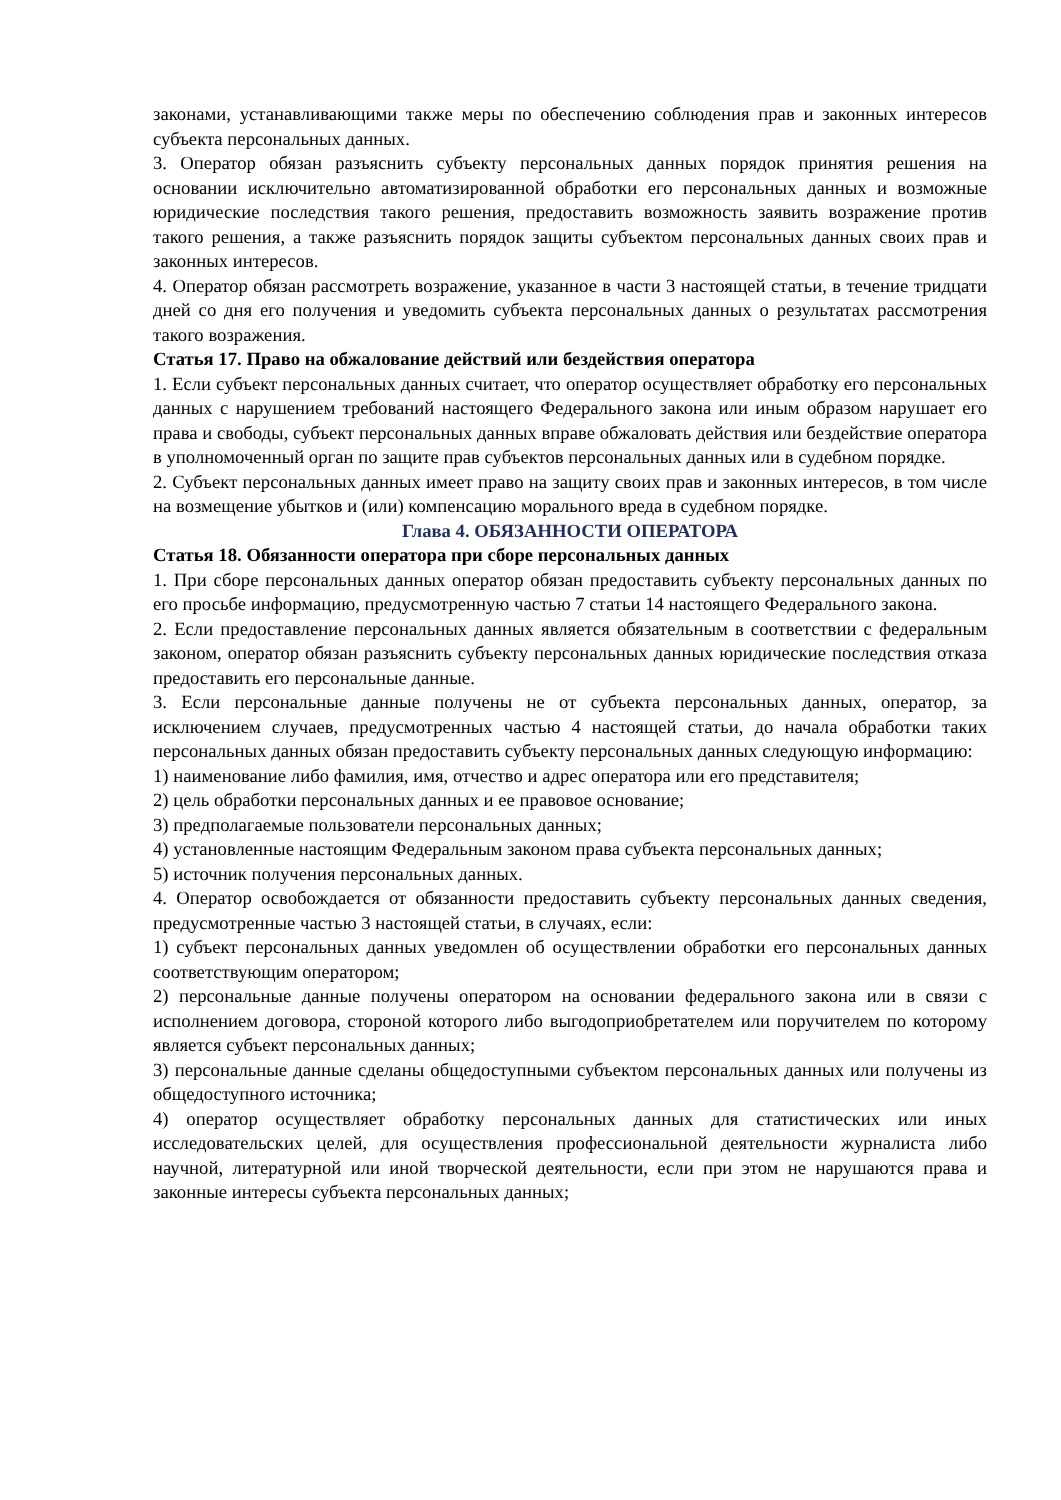законами, устанавливающими также меры по обеспечению соблюдения прав и законных интересов субъекта персональных данных.
3. Оператор обязан разъяснить субъекту персональных данных порядок принятия решения на основании исключительно автоматизированной обработки его персональных данных и возможные юридические последствия такого решения, предоставить возможность заявить возражение против такого решения, а также разъяснить порядок защиты субъектом персональных данных своих прав и законных интересов.
4. Оператор обязан рассмотреть возражение, указанное в части 3 настоящей статьи, в течение тридцати дней со дня его получения и уведомить субъекта персональных данных о результатах рассмотрения такого возражения.
Статья 17. Право на обжалование действий или бездействия оператора
1. Если субъект персональных данных считает, что оператор осуществляет обработку его персональных данных с нарушением требований настоящего Федерального закона или иным образом нарушает его права и свободы, субъект персональных данных вправе обжаловать действия или бездействие оператора в уполномоченный орган по защите прав субъектов персональных данных или в судебном порядке.
2. Субъект персональных данных имеет право на защиту своих прав и законных интересов, в том числе на возмещение убытков и (или) компенсацию морального вреда в судебном порядке.
Глава 4. ОБЯЗАННОСТИ ОПЕРАТОРА
Статья 18. Обязанности оператора при сборе персональных данных
1. При сборе персональных данных оператор обязан предоставить субъекту персональных данных по его просьбе информацию, предусмотренную частью 7 статьи 14 настоящего Федерального закона.
2. Если предоставление персональных данных является обязательным в соответствии с федеральным законом, оператор обязан разъяснить субъекту персональных данных юридические последствия отказа предоставить его персональные данные.
3. Если персональные данные получены не от субъекта персональных данных, оператор, за исключением случаев, предусмотренных частью 4 настоящей статьи, до начала обработки таких персональных данных обязан предоставить субъекту персональных данных следующую информацию:
1) наименование либо фамилия, имя, отчество и адрес оператора или его представителя;
2) цель обработки персональных данных и ее правовое основание;
3) предполагаемые пользователи персональных данных;
4) установленные настоящим Федеральным законом права субъекта персональных данных;
5) источник получения персональных данных.
4. Оператор освобождается от обязанности предоставить субъекту персональных данных сведения, предусмотренные частью 3 настоящей статьи, в случаях, если:
1) субъект персональных данных уведомлен об осуществлении обработки его персональных данных соответствующим оператором;
2) персональные данные получены оператором на основании федерального закона или в связи с исполнением договора, стороной которого либо выгодоприобретателем или поручителем по которому является субъект персональных данных;
3) персональные данные сделаны общедоступными субъектом персональных данных или получены из общедоступного источника;
4) оператор осуществляет обработку персональных данных для статистических или иных исследовательских целей, для осуществления профессиональной деятельности журналиста либо научной, литературной или иной творческой деятельности, если при этом не нарушаются права и законные интересы субъекта персональных данных;